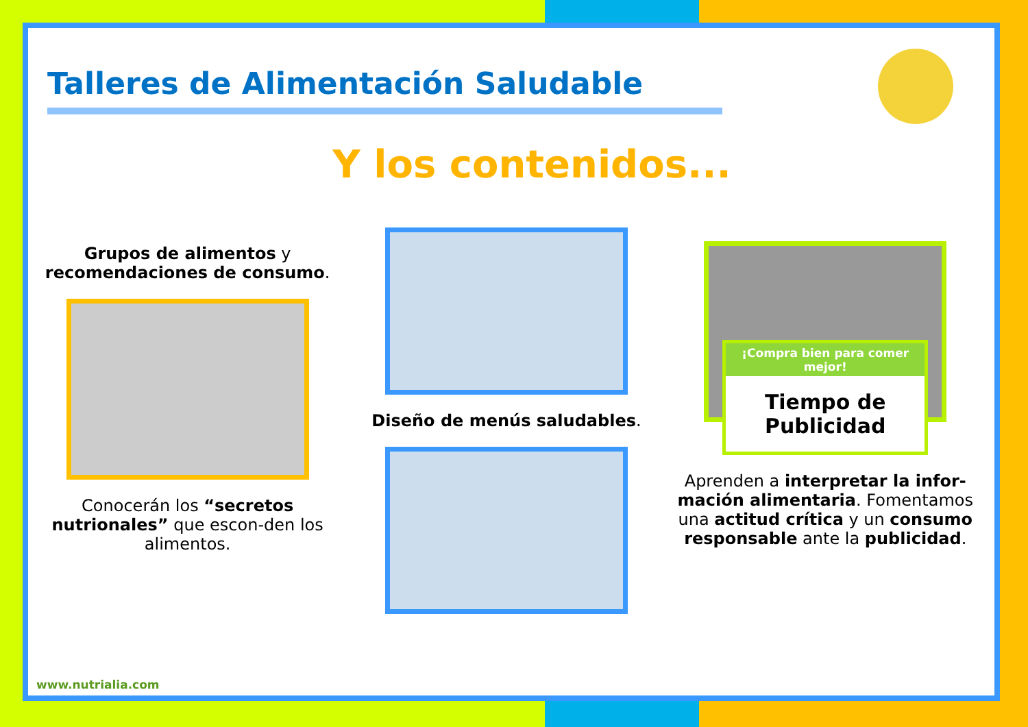Talleres de Alimentación Saludable
Y los contenidos...
Grupos de alimentos y recomendaciones de consumo.
Conocerán los “secretos nutrionales” que escon-den los alimentos.
Diseño de menús saludables.
¡Compra bien para comer mejor!
Tiempo de Publicidad
Aprenden a interpretar la infor-mación alimentaria. Fomentamos una actitud crítica y un consumo responsable ante la publicidad.
www.nutrialia.com